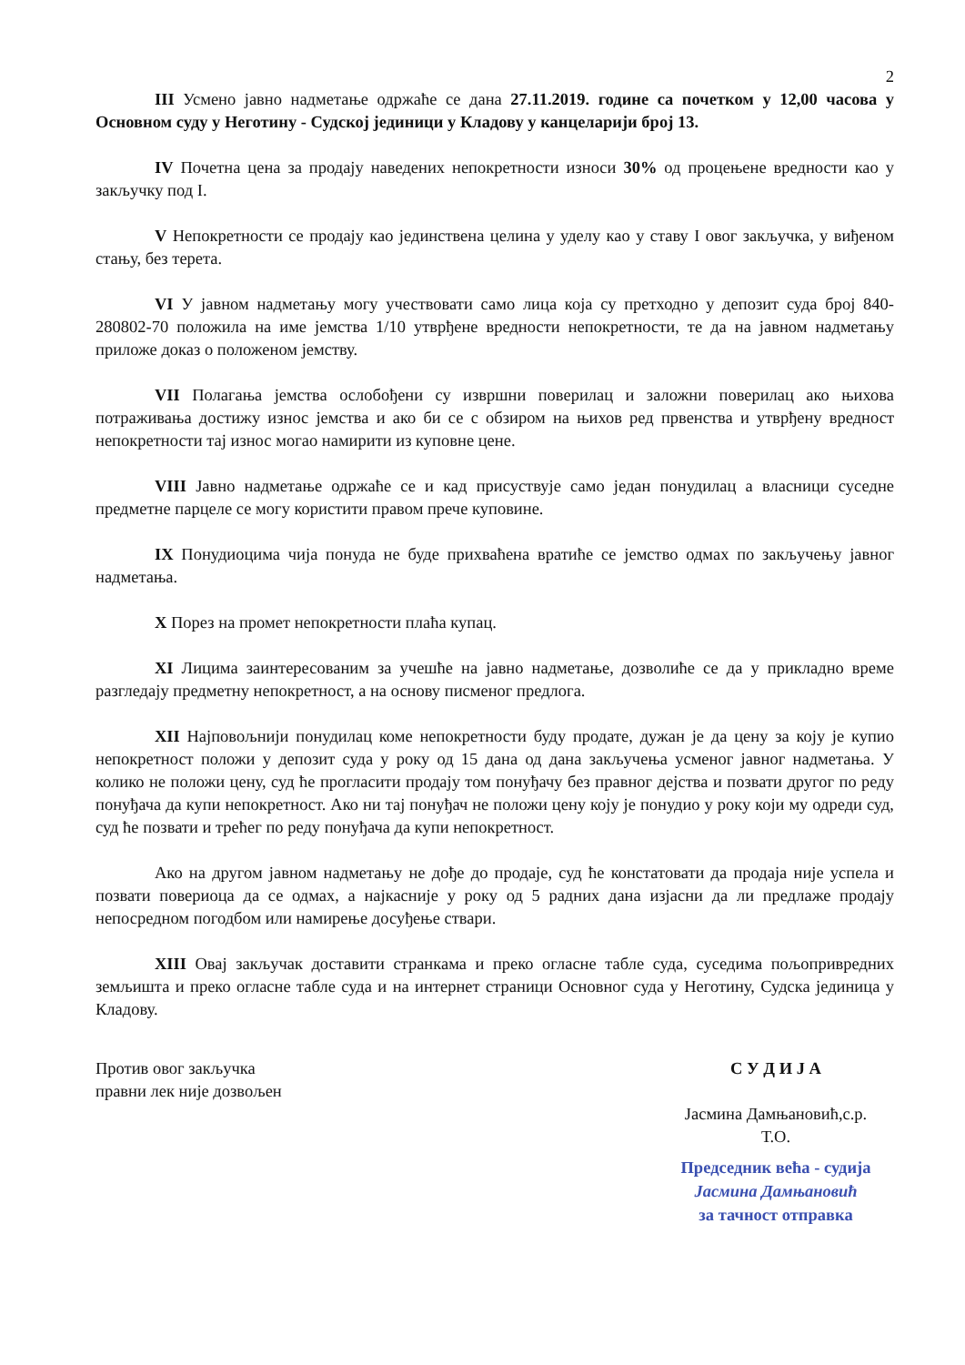2
III Усмено јавно надметање одржаће се дана 27.11.2019. године са почетком у 12,00 часова у Основном суду у Неготину - Судској јединици у Кладову у канцеларији број 13.
IV Почетна цена за продају наведених непокретности износи 30% од процењене вредности као у закључку под I.
V Непокретности се продају као јединствена целина у уделу као у ставу I овог закључка, у виђеном стању, без терета.
VI У јавном надметању могу учествовати само лица која су претходно у депозит суда број 840-280802-70 положила на име јемства 1/10 утврђене вредности непокретности, те да на јавном надметању приложе доказ о положеном јемству.
VII Полагања јемства ослобођени су извршни поверилац и заложни поверилац ако њихова потраживања достижу износ јемства и ако би се с обзиром на њихов ред првенства и утврђену вредност непокретности тај износ могао намирити из куповне цене.
VIII Јавно надметање одржаће се и кад присуствује само један понудилац а власници суседне предметне парцеле се могу користити правом прече куповине.
IX Понудиоцима чија понуда не буде прихваћена вратиће се јемство одмах по закључењу јавног надметања.
X Порез на промет непокретности плаћа купац.
XI Лицима заинтересованим за учешће на јавно надметање, дозволиће се да у прикладно време разгледају предметну непокретност, а на основу писменог предлога.
XII Најповољнији понудилац коме непокретности буду продате, дужан је да цену за коју је купио непокретност положи у депозит суда у року од 15 дана од дана закључења усменог јавног надметања. У колико не положи цену, суд ће прогласити продају том понуђачу без правног дејства и позвати другог по реду понуђача да купи непокретност. Ако ни тај понуђач не положи цену коју је понудио у року који му одреди суд, суд ће позвати и трећег по реду понуђача да купи непокретност.
Ако на другом јавном надметању не дође до продаје, суд ће констатовати да продаја није успела и позвати повериоца да се одмах, а најкасније у року од 5 радних дана изјасни да ли предлаже продају непосредном погодбом или намирење досуђење ствари.
XIII Овај закључак доставити странкама и преко огласне табле суда, суседима пољопривредних земљишта и преко огласне табле суда и на интернет страници Основног суда у Неготину, Судска јединица у Кладову.
Против овог закључка
правни лек није дозвољен
С У Д И Ј А
Јасмина Дамњановић,с.р.
Т.О.
Председник већа - судија
Јасмина Дамњановић
за тачност отправка